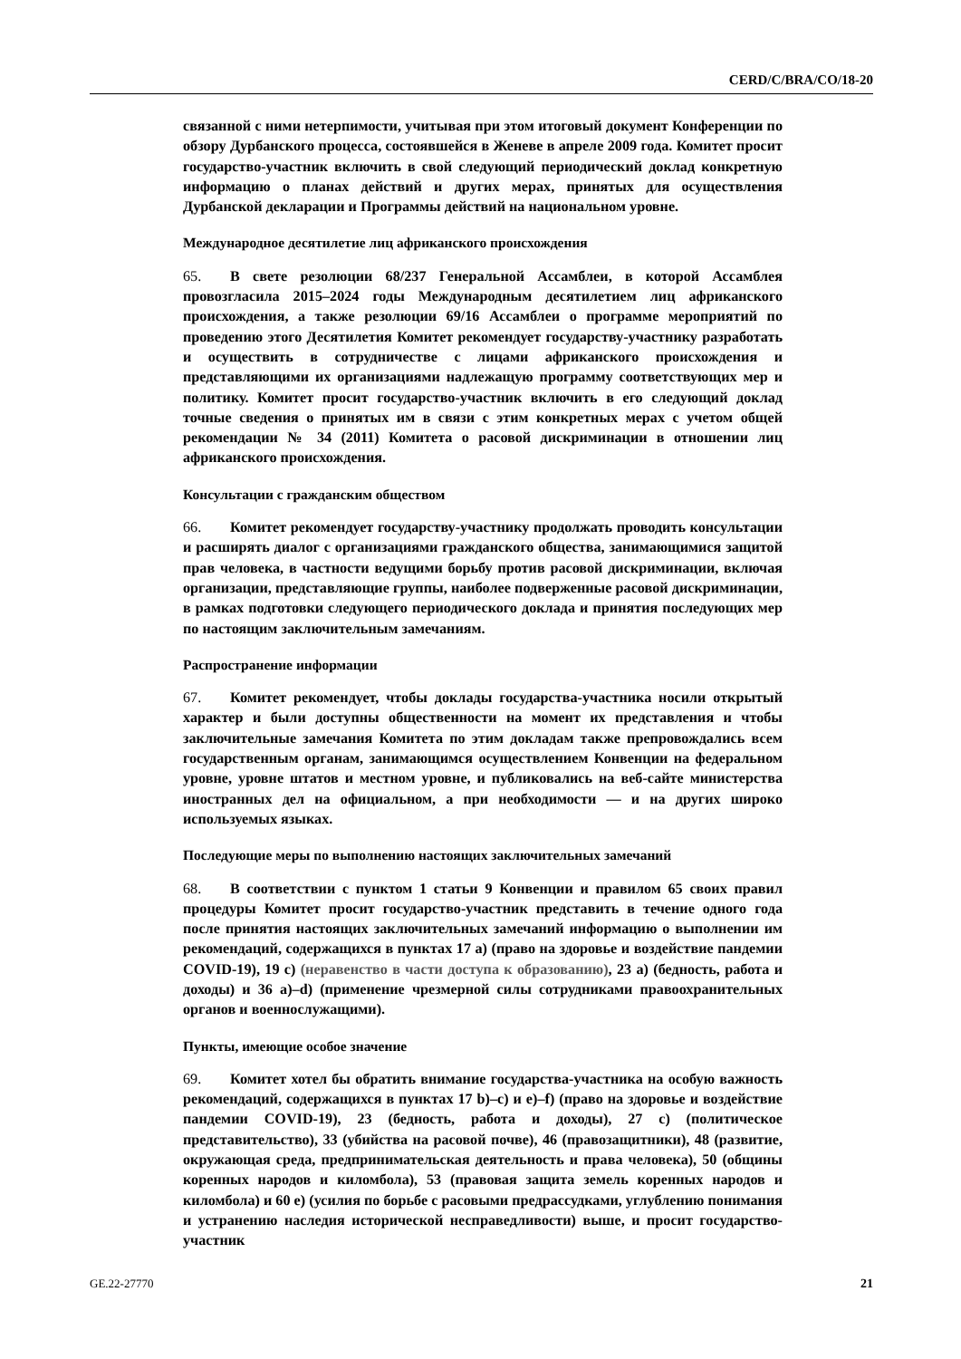CERD/C/BRA/CO/18-20
связанной с ними нетерпимости, учитывая при этом итоговый документ Конференции по обзору Дурбанского процесса, состоявшейся в Женеве в апреле 2009 года. Комитет просит государство-участник включить в свой следующий периодический доклад конкретную информацию о планах действий и других мерах, принятых для осуществления Дурбанской декларации и Программы действий на национальном уровне.
Международное десятилетие лиц африканского происхождения
65. В свете резолюции 68/237 Генеральной Ассамблеи, в которой Ассамблея провозгласила 2015–2024 годы Международным десятилетием лиц африканского происхождения, а также резолюции 69/16 Ассамблеи о программе мероприятий по проведению этого Десятилетия Комитет рекомендует государству-участнику разработать и осуществить в сотрудничестве с лицами африканского происхождения и представляющими их организациями надлежащую программу соответствующих мер и политику. Комитет просит государство-участник включить в его следующий доклад точные сведения о принятых им в связи с этим конкретных мерах с учетом общей рекомендации № 34 (2011) Комитета о расовой дискриминации в отношении лиц африканского происхождения.
Консультации с гражданским обществом
66. Комитет рекомендует государству-участнику продолжать проводить консультации и расширять диалог с организациями гражданского общества, занимающимися защитой прав человека, в частности ведущими борьбу против расовой дискриминации, включая организации, представляющие группы, наиболее подверженные расовой дискриминации, в рамках подготовки следующего периодического доклада и принятия последующих мер по настоящим заключительным замечаниям.
Распространение информации
67. Комитет рекомендует, чтобы доклады государства-участника носили открытый характер и были доступны общественности на момент их представления и чтобы заключительные замечания Комитета по этим докладам также препровождались всем государственным органам, занимающимся осуществлением Конвенции на федеральном уровне, уровне штатов и местном уровне, и публиковались на веб-сайте министерства иностранных дел на официальном, а при необходимости — и на других широко используемых языках.
Последующие меры по выполнению настоящих заключительных замечаний
68. В соответствии с пунктом 1 статьи 9 Конвенции и правилом 65 своих правил процедуры Комитет просит государство-участник представить в течение одного года после принятия настоящих заключительных замечаний информацию о выполнении им рекомендаций, содержащихся в пунктах 17 a) (право на здоровье и воздействие пандемии COVID-19), 19 c) (неравенство в части доступа к образованию), 23 a) (бедность, работа и доходы) и 36 a)–d) (применение чрезмерной силы сотрудниками правоохранительных органов и военнослужащими).
Пункты, имеющие особое значение
69. Комитет хотел бы обратить внимание государства-участника на особую важность рекомендаций, содержащихся в пунктах 17 b)–c) и e)–f) (право на здоровье и воздействие пандемии COVID-19), 23 (бедность, работа и доходы), 27 c) (политическое представительство), 33 (убийства на расовой почве), 46 (правозащитники), 48 (развитие, окружающая среда, предпринимательская деятельность и права человека), 50 (общины коренных народов и киломбола), 53 (правовая защита земель коренных народов и киломбола) и 60 e) (усилия по борьбе с расовыми предрассудками, углублению понимания и устранению наследия исторической несправедливости) выше, и просит государство-участник
GE.22-27770 21